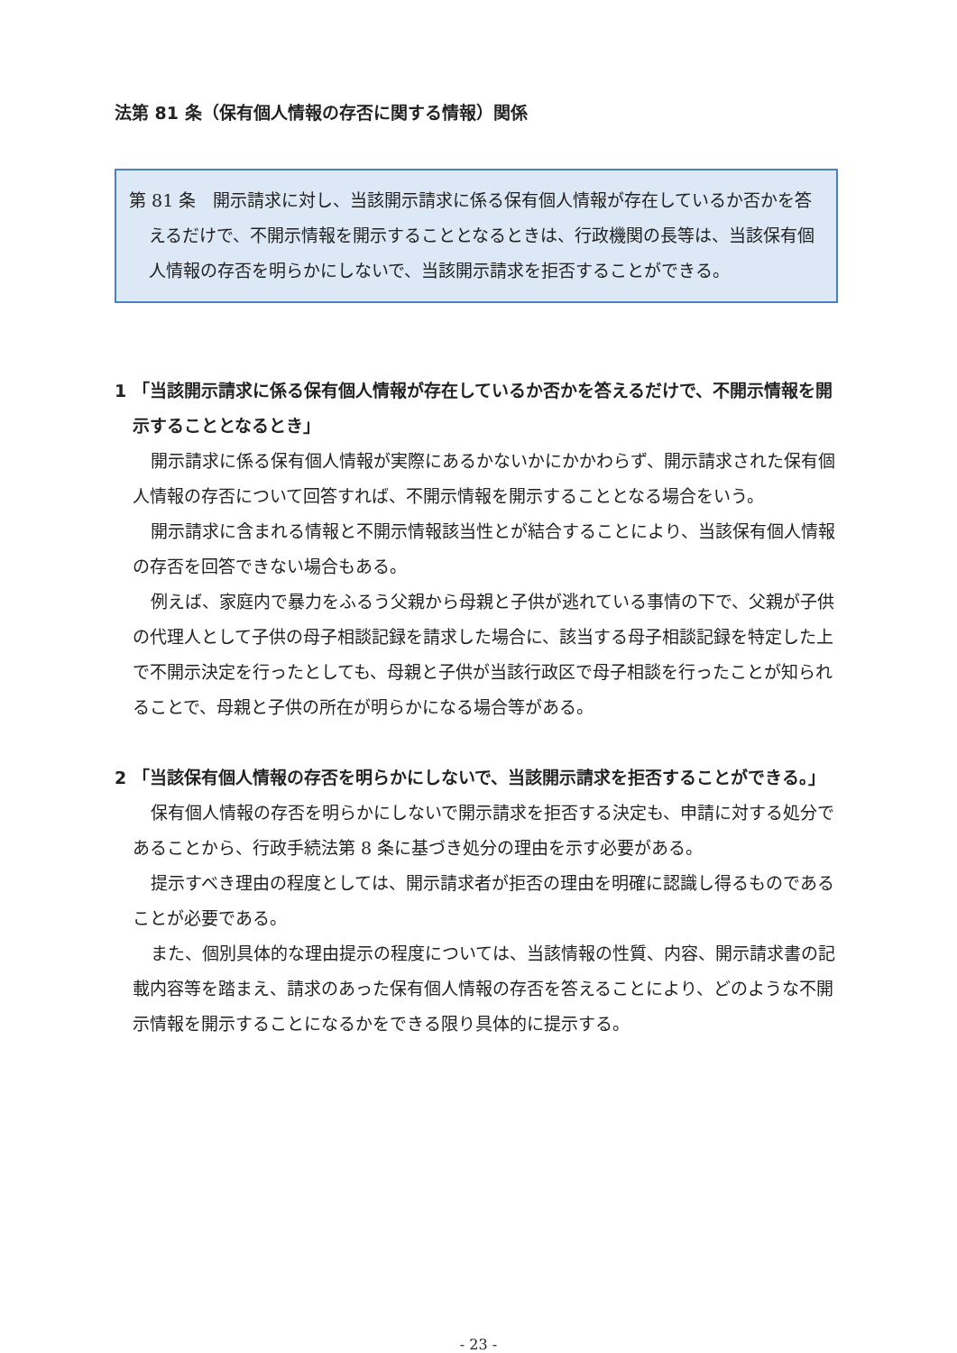法第 81 条（保有個人情報の存否に関する情報）関係
第 81 条　開示請求に対し、当該開示請求に係る保有個人情報が存在しているか否かを答えるだけで、不開示情報を開示することとなるときは、行政機関の長等は、当該保有個人情報の存否を明らかにしないで、当該開示請求を拒否することができる。
1 「当該開示請求に係る保有個人情報が存在しているか否かを答えるだけで、不開示情報を開示することとなるとき」
開示請求に係る保有個人情報が実際にあるかないかにかかわらず、開示請求された保有個人情報の存否について回答すれば、不開示情報を開示することとなる場合をいう。
開示請求に含まれる情報と不開示情報該当性とが結合することにより、当該保有個人情報の存否を回答できない場合もある。
例えば、家庭内で暴力をふるう父親から母親と子供が逃れている事情の下で、父親が子供の代理人として子供の母子相談記録を請求した場合に、該当する母子相談記録を特定した上で不開示決定を行ったとしても、母親と子供が当該行政区で母子相談を行ったことが知られることで、母親と子供の所在が明らかになる場合等がある。
2 「当該保有個人情報の存否を明らかにしないで、当該開示請求を拒否することができる。」
保有個人情報の存否を明らかにしないで開示請求を拒否する決定も、申請に対する処分であることから、行政手続法第 8 条に基づき処分の理由を示す必要がある。
提示すべき理由の程度としては、開示請求者が拒否の理由を明確に認識し得るものであることが必要である。
また、個別具体的な理由提示の程度については、当該情報の性質、内容、開示請求書の記載内容等を踏まえ、請求のあった保有個人情報の存否を答えることにより、どのような不開示情報を開示することになるかをできる限り具体的に提示する。
- 23 -